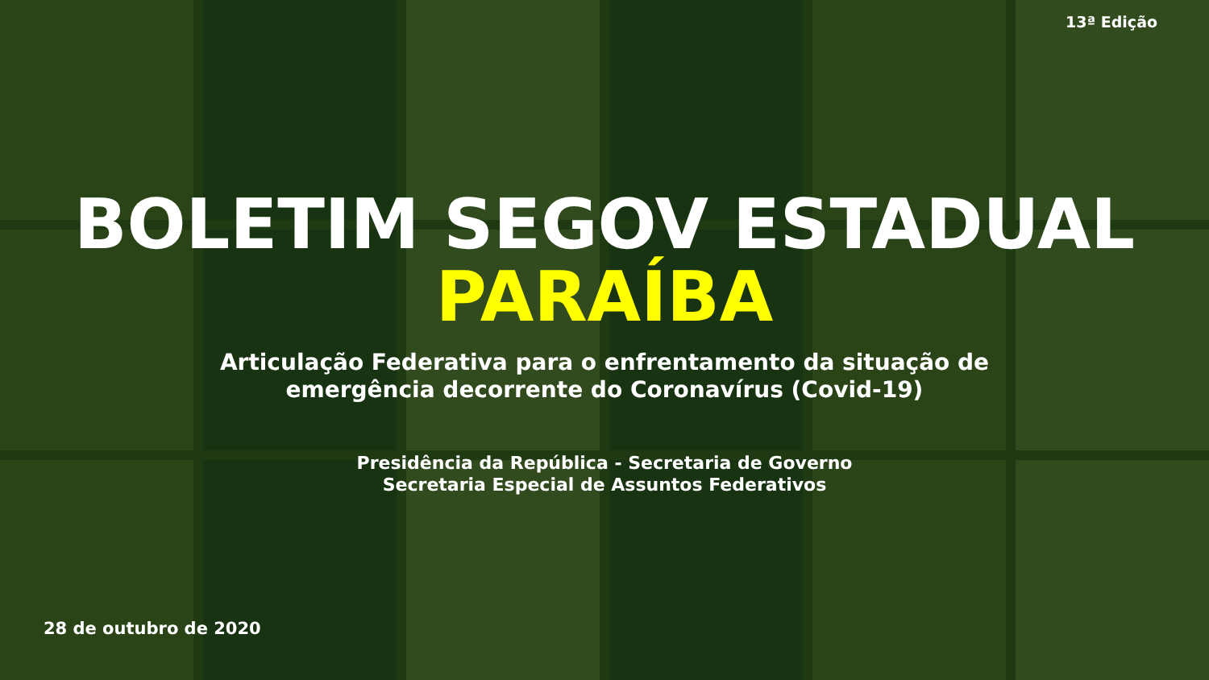13ª Edição
BOLETIM SEGOV ESTADUAL
PARAÍBA
Articulação Federativa para o enfrentamento da situação de
emergência decorrente do Coronavírus (Covid-19)
Presidência da República - Secretaria de Governo
Secretaria Especial de Assuntos Federativos
28 de outubro de 2020